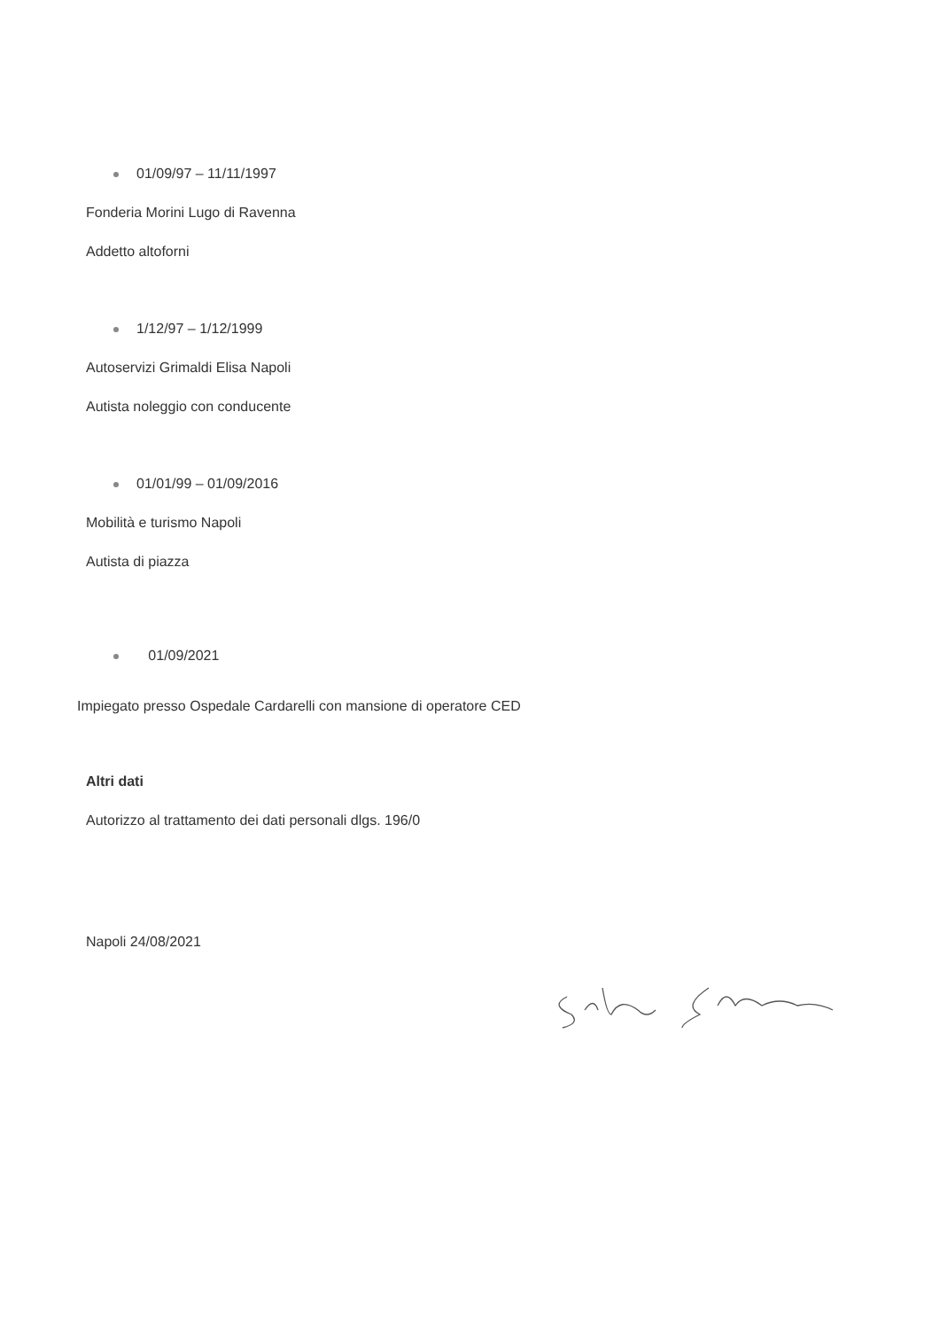01/09/97 – 11/11/1997
Fonderia Morini Lugo di Ravenna
Addetto altoforni
1/12/97 – 1/12/1999
Autoservizi Grimaldi Elisa Napoli
Autista noleggio con conducente
01/01/99 – 01/09/2016
Mobilità e turismo Napoli
Autista di piazza
01/09/2021
Impiegato presso Ospedale Cardarelli con mansione di operatore CED
Altri dati
Autorizzo al trattamento dei dati personali dlgs. 196/0
Napoli 24/08/2021